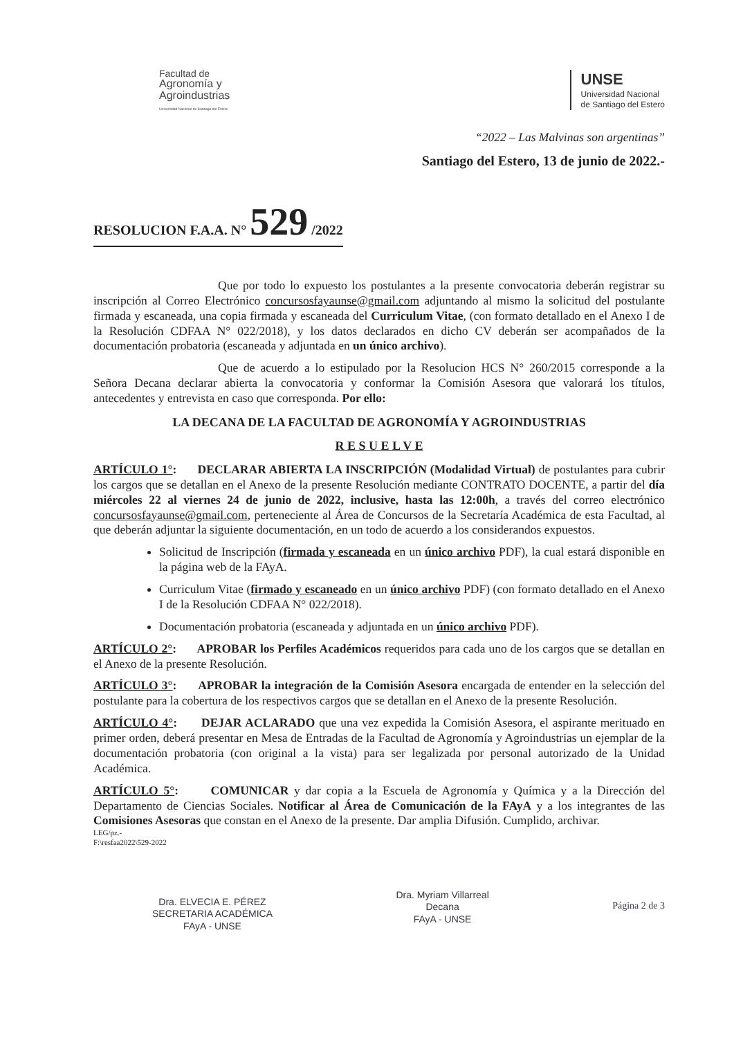Facultad de
Agronomía y
Agroindustrias
Universidad Nacional de Santiago del Estero
UNSE
Universidad Nacional
de Santiago del Estero
“2022 – Las Malvinas son argentinas”
Santiago del Estero, 13 de junio de 2022.-
RESOLUCION F.A.A. N° 529 /2022
Que por todo lo expuesto los postulantes a la presente convocatoria deberán registrar su inscripción al Correo Electrónico concursosfayaunse@gmail.com adjuntando al mismo la solicitud del postulante firmada y escaneada, una copia firmada y escaneada del Curriculum Vitae, (con formato detallado en el Anexo I de la Resolución CDFAA N° 022/2018), y los datos declarados en dicho CV deberán ser acompañados de la documentación probatoria (escaneada y adjuntada en un único archivo).
Que de acuerdo a lo estipulado por la Resolucion HCS N° 260/2015 corresponde a la Señora Decana declarar abierta la convocatoria y conformar la Comisión Asesora que valorará los títulos, antecedentes y entrevista en caso que corresponda. Por ello:
LA DECANA DE LA FACULTAD DE AGRONOMÍA Y AGROINDUSTRIAS
R E S U E L V E
ARTÍCULO 1°: DECLARAR ABIERTA LA INSCRIPCIÓN (Modalidad Virtual) de postulantes para cubrir los cargos que se detallan en el Anexo de la presente Resolución mediante CONTRATO DOCENTE, a partir del día miércoles 22 al viernes 24 de junio de 2022, inclusive, hasta las 12:00h, a través del correo electrónico concursosfayaunse@gmail.com, perteneciente al Área de Concursos de la Secretaría Académica de esta Facultad, al que deberán adjuntar la siguiente documentación, en un todo de acuerdo a los considerandos expuestos.
Solicitud de Inscripción (firmada y escaneada en un único archivo PDF), la cual estará disponible en la página web de la FAyA.
Curriculum Vitae (firmado y escaneado en un único archivo PDF) (con formato detallado en el Anexo I de la Resolución CDFAA N° 022/2018).
Documentación probatoria (escaneada y adjuntada en un único archivo PDF).
ARTÍCULO 2°: APROBAR los Perfiles Académicos requeridos para cada uno de los cargos que se detallan en el Anexo de la presente Resolución.
ARTÍCULO 3°: APROBAR la integración de la Comisión Asesora encargada de entender en la selección del postulante para la cobertura de los respectivos cargos que se detallan en el Anexo de la presente Resolución.
ARTÍCULO 4°: DEJAR ACLARADO que una vez expedida la Comisión Asesora, el aspirante merituado en primer orden, deberá presentar en Mesa de Entradas de la Facultad de Agronomía y Agroindustrias un ejemplar de la documentación probatoria (con original a la vista) para ser legalizada por personal autorizado de la Unidad Académica.
ARTÍCULO 5°: COMUNICAR y dar copia a la Escuela de Agronomía y Química y a la Dirección del Departamento de Ciencias Sociales. Notificar al Área de Comunicación de la FAyA y a los integrantes de las Comisiones Asesoras que constan en el Anexo de la presente. Dar amplia Difusión. Cumplido, archivar.
LEG/pz.-
F:\resfaa2022\529-2022
Dra. ELVECIA E. PÉREZ
SECRETARIA ACADÉMICA
FAyA - UNSE
Dra. Myriam Villarreal
Decana
FAyA - UNSE
Página 2 de 3